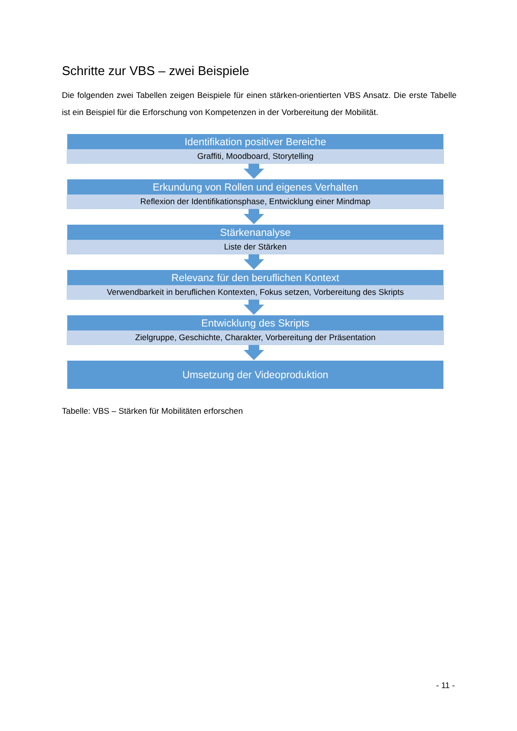Schritte zur VBS – zwei Beispiele
Die folgenden zwei Tabellen zeigen Beispiele für einen stärken-orientierten VBS Ansatz. Die erste Tabelle ist ein Beispiel für die Erforschung von Kompetenzen in der Vorbereitung der Mobilität.
Identifikation positiver Bereiche
Graffiti, Moodboard, Storytelling
Erkundung von Rollen und eigenes Verhalten
Reflexion der Identifikationsphase, Entwicklung einer Mindmap
Stärkenanalyse
Liste der Stärken
Relevanz für den beruflichen Kontext
Verwendbarkeit in beruflichen Kontexten, Fokus setzen, Vorbereitung des Skripts
Entwicklung des Skripts
Zielgruppe, Geschichte, Charakter, Vorbereitung der Präsentation
Umsetzung der Videoproduktion
Tabelle: VBS – Stärken für Mobilitäten erforschen
- 11 -